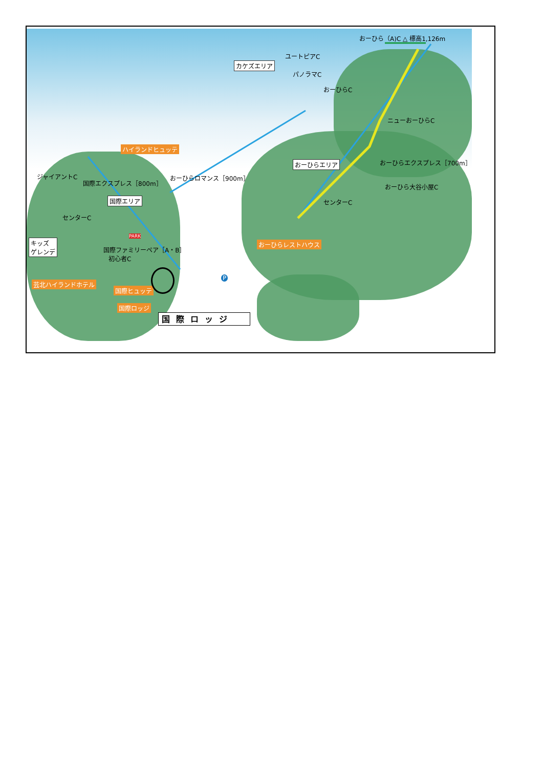おーひら（A)C △ 標高1,126m
カケズエリア
ユートピアC
パノラマC
おーひらC
ニューおーひらC
ハイランドヒュッテ
おーひらエリア
おーひらロマンス［900m］
おーひらエクスプレス［700m］
おーひら大谷小屋C
センターC
国際エリア
ジャイアントC
国際エクスプレス［800m］
センターC
国際ファミリーペア［A・B］
初心者C
PARK
キッズ
ゲレンデ
おーひらレストハウス
芸北ハイランドホテル
国際ヒュッテ
国際ロッジ
P
国際ロッジ